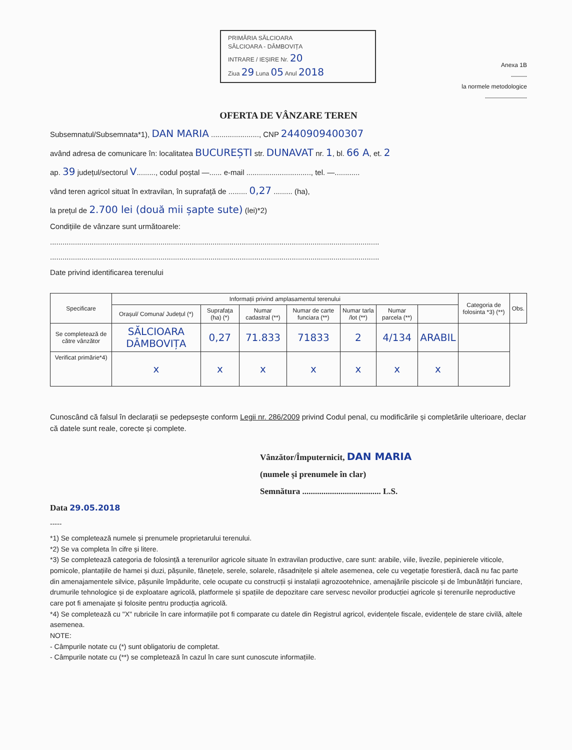PRIMĂRIA SĂLCIOARA
SĂLCIOARA - DÂMBOVIȚA
INTRARE / IEȘIRE Nr. 20
Ziua 29 Luna 05 Anul 2018
Anexa 1B
--------
la normele metodologice
---------------------
OFERTA DE VÂNZARE TEREN
Subsemnatul/Subsemnata*1), DAN MARIA ......................., CNP 2440909400307
având adresa de comunicare în: localitatea BUCUREȘTI str. DUNAVAT nr. 1, bl. 66 A, et. 2
ap. 39 județul/sectorul V........., codul poștal —...... e-mail ..............................., tel. —............
vând teren agricol situat în extravilan, în suprafață de ......... 0,27 ......... (ha),
la prețul de 2.700 lei (două mii șapte sute) (lei)*2)
Condițiile de vânzare sunt următoarele:
..............................................................................................................................................................
..............................................................................................................................................................
Date privind identificarea terenului
| Specificare | Informații privind amplasamentul terenului | | | | | | | Categoria de folosinta *3) (**) | Obs. |
| --- | --- | --- | --- | --- | --- | --- | --- | --- | --- |
| | Orașul/ Comuna/ Județul (*) | Suprafața (ha) (*) | Numar cadastral (**) | Numar de carte funciara (**) | Numar tarla /lot (**) | Numar parcela (**) | | | |
| Se completează de către vânzător | SĂLCIOARA DÂMBOVIȚA | 0,27 | 71.833 | 71833 | 2 | 4/134 | ARABIL | | |
| Verificat primărie*4) | x | x | x | x | x | x | x | | |
Cunoscând că falsul în declarații se pedepsește conform Legii nr. 286/2009 privind Codul penal, cu modificările și completările ulterioare, declar că datele sunt reale, corecte și complete.
Vânzător/Împuternicit, DAN MARIA
(numele și prenumele în clar)
Semnătura ..................................... L.S.
Data 29.05.2018
-----
*1) Se completează numele și prenumele proprietarului terenului.
*2) Se va completa în cifre și litere.
*3) Se completează categoria de folosință a terenurilor agricole situate în extravilan productive, care sunt: arabile, viile, livezile, pepinierele viticole, pomicole, plantațiile de hamei și duzi, pășunile, fânețele, serele, solarele, răsadnițele și altele asemenea, cele cu vegetație forestieră, dacă nu fac parte din amenajamentele silvice, pășunile împădurite, cele ocupate cu construcții și instalații agrozootehnice, amenajările piscicole și de îmbunătățiri funciare, drumurile tehnologice și de exploatare agricolă, platformele și spațiile de depozitare care servesc nevoilor producției agricole și terenurile neproductive care pot fi amenajate și folosite pentru producția agricolă.
*4) Se completează cu "X" rubricile în care informațiile pot fi comparate cu datele din Registrul agricol, evidențele fiscale, evidențele de stare civilă, altele asemenea.
NOTE:
- Câmpurile notate cu (*) sunt obligatoriu de completat.
- Câmpurile notate cu (**) se completează în cazul în care sunt cunoscute informațiile.